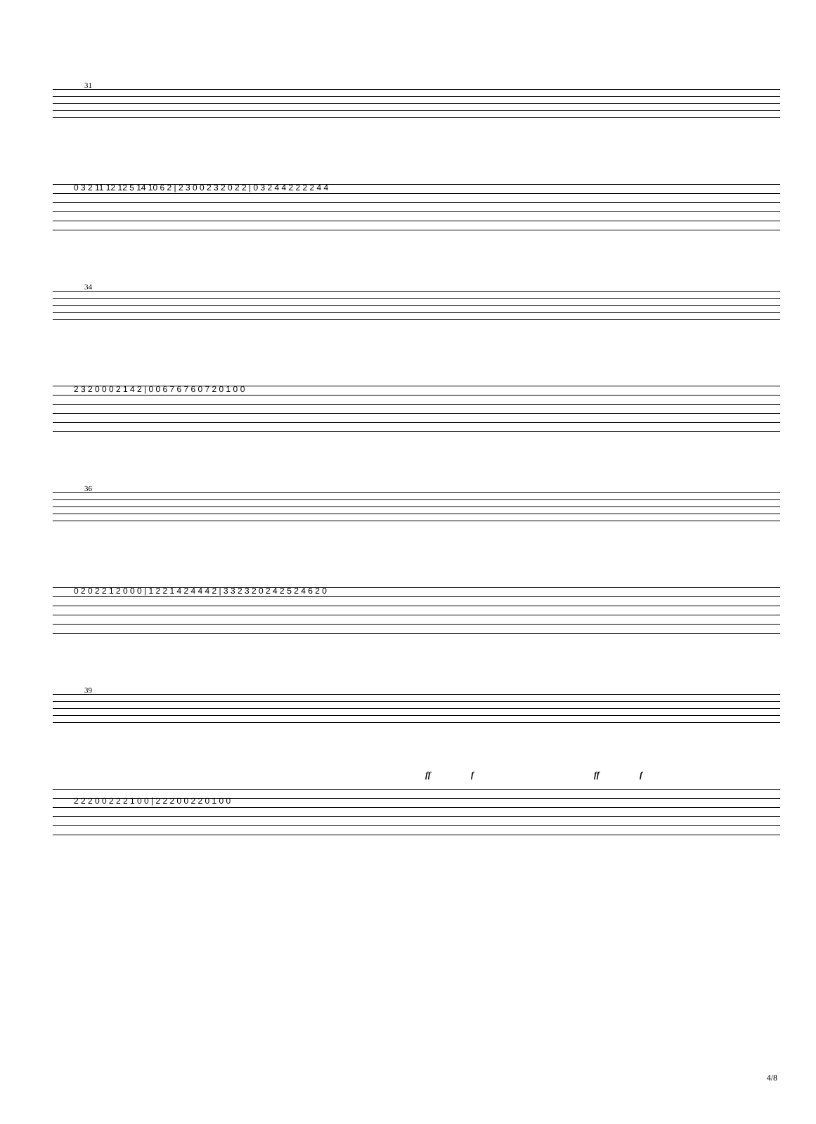31
0 3 2 11 12 12 5 14 10 6 2 | 2 3 0 0 2 3 2 0 2 2 | 0 3 2 4 4 2 2 2 2 4 4
34
2 3 2 0 0 0 2 1 4 2 | 0 0 6 7 6 7 6 0 7 2 0 1 0 0
36
0 2 0 2 2 1 2 0 0 0 | 1 2 2 1 4 2 4 4 4 2 | 3 3 2 3 2 0 2 4 2 5 2 4 6 2 0
39
ff f ff f
2 2 2 0 0 2 2 2 1 0 0 | 2 2 2 0 0 2 2 0 1 0 0
4/8